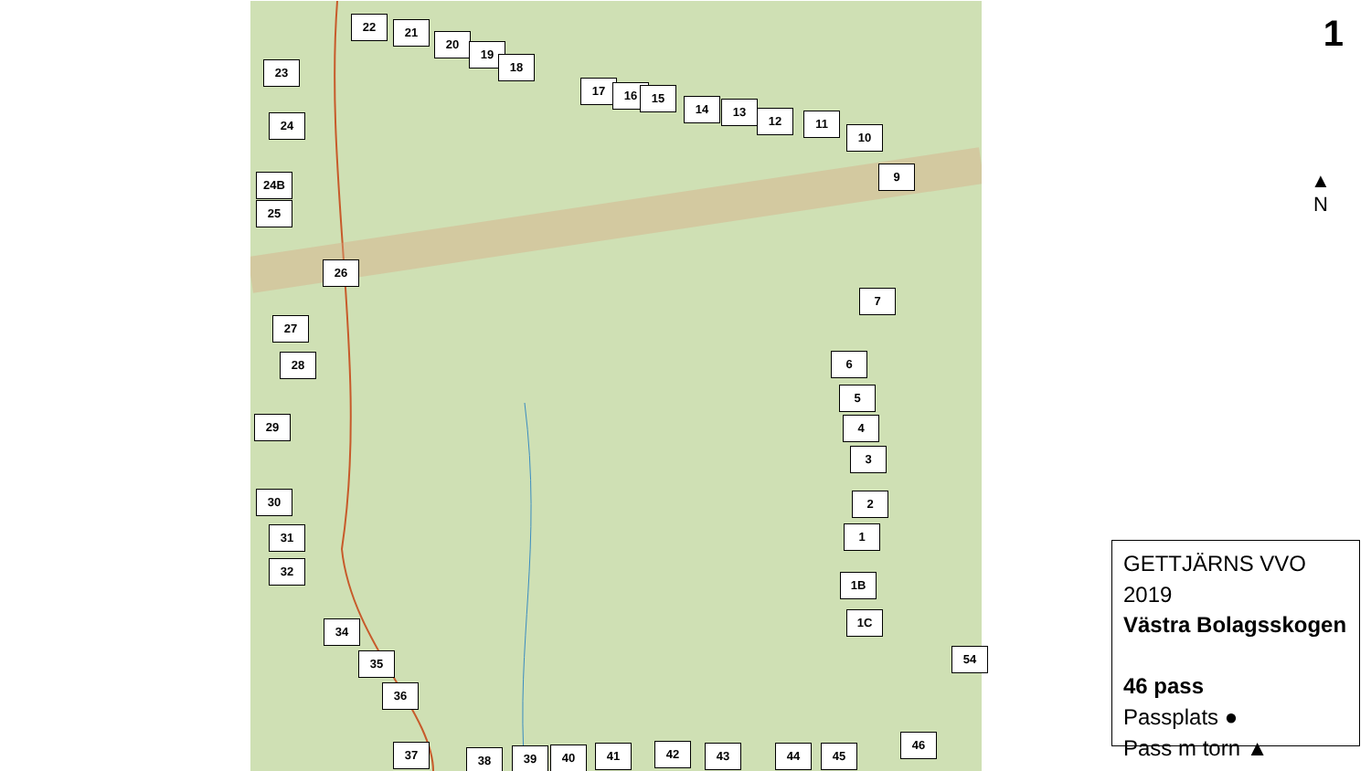22 21
20
19
18
23
17 16 15
14 13
12 11
10
24
9
24B
25
26
7
27
28 6
5
29 4
3
30 2
31 1
32
1B
1C
34
35 54
36
46
37 38 39 40 41 42 43 44 45
1
▲
N
GETTJÄRNS VVO 2019
Västra Bolagsskogen
46 pass
Passplats ●
Pass m torn ▲